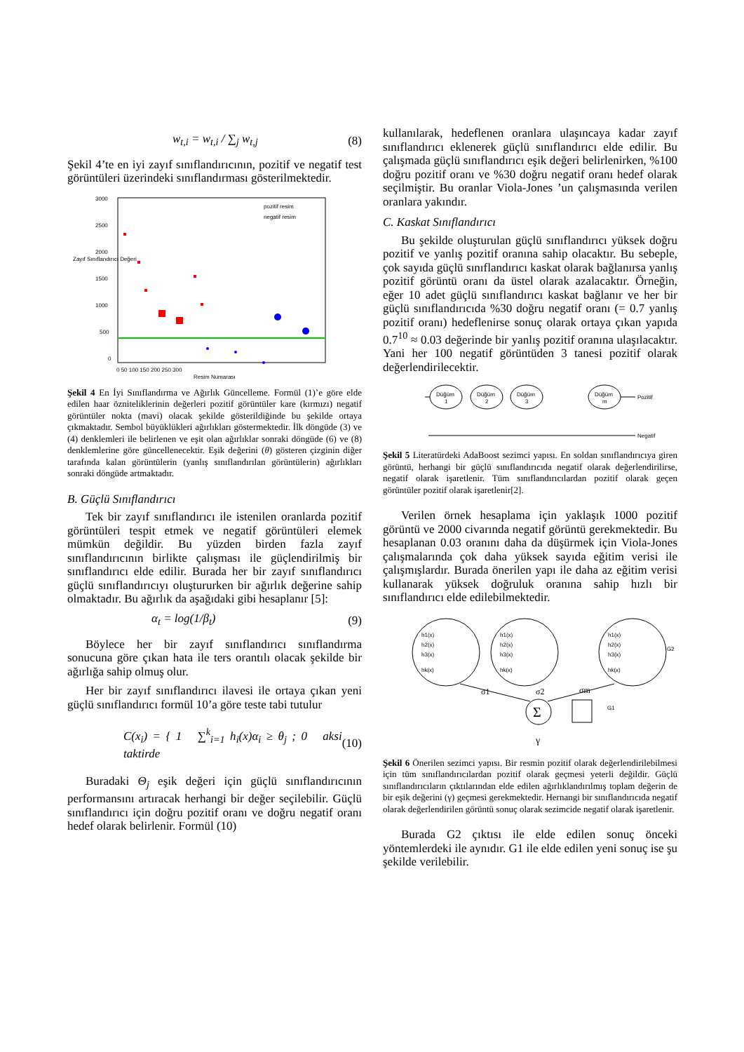w<sub>t,i</sub> = w<sub>t,i</sub> / ∑<sub>j</sub> w<sub>t,j</sub> (8)
Şekil 4’te en iyi zayıf sınıflandırıcının, pozitif ve negatif test görüntüleri üzerindeki sınıflandırması gösterilmektedir.
3000
2500
2000
1500
1000
500
0
0 50 100 150 200 250 300
Resim Numarası
pozitif resim
negatif resim
Zayıf Sınıflandırıcı Değeri
Şekil 4 En İyi Sınıflandırma ve Ağırlık Güncelleme. Formül (1)’e göre elde edilen haar özniteliklerinin değerleri pozitif görüntüler kare (kırmızı) negatif görüntüler nokta (mavi) olacak şekilde gösterildiğinde bu şekilde ortaya çıkmaktadır. Sembol büyüklükleri ağırlıkları göstermektedir. İlk döngüde (3) ve (4) denklemleri ile belirlenen ve eşit olan ağırlıklar sonraki döngüde (6) ve (8) denklemlerine göre güncellenecektir. Eşik değerini (θ) gösteren çizginin diğer tarafında kalan görüntülerin (yanlış sınıflandırılan görüntülerin) ağırlıkları sonraki döngüde artmaktadır.
B. Güçlü Sınıflandırıcı
Tek bir zayıf sınıflandırıcı ile istenilen oranlarda pozitif görüntüleri tespit etmek ve negatif görüntüleri elemek mümkün değildir. Bu yüzden birden fazla zayıf sınıflandırıcının birlikte çalışması ile güçlendirilmiş bir sınıflandırıcı elde edilir. Burada her bir zayıf sınıflandırıcı güçlü sınıflandırıcıyı oluştururken bir ağırlık değerine sahip olmaktadır. Bu ağırlık da aşağıdaki gibi hesaplanır [5]:
α<sub>t</sub> = log(1/β<sub>t</sub>) (9)
Böylece her bir zayıf sınıflandırıcı sınıflandırma sonucuna göre çıkan hata ile ters orantılı olacak şekilde bir ağırlığa sahip olmuş olur.
Her bir zayıf sınıflandırıcı ilavesi ile ortaya çıkan yeni güçlü sınıflandırıcı formül 10’a göre teste tabi tutulur
C(x<sub>i</sub>) = { 1 ∑<sup>k</sup><sub>i=1</sub> h<sub>i</sub>(x)α<sub>i</sub> ≥ θ<sub>j</sub> ; 0 aksi taktirde (10)
Buradaki Θ<sub>j</sub> eşik değeri için güçlü sınıflandırıcının performansını artıracak herhangi bir değer seçilebilir. Güçlü sınıflandırıcı için doğru pozitif oranı ve doğru negatif oranı hedef olarak belirlenir. Formül (10)
kullanılarak, hedeflenen oranlara ulaşıncaya kadar zayıf sınıflandırıcı eklenerek güçlü sınıflandırıcı elde edilir. Bu çalışmada güçlü sınıflandırıcı eşik değeri belirlenirken, %100 doğru pozitif oranı ve %30 doğru negatif oranı hedef olarak seçilmiştir. Bu oranlar Viola-Jones ’un çalışmasında verilen oranlara yakındır.
C. Kaskat Sınıflandırıcı
Bu şekilde oluşturulan güçlü sınıflandırıcı yüksek doğru pozitif ve yanlış pozitif oranına sahip olacaktır. Bu sebeple, çok sayıda güçlü sınıflandırıcı kaskat olarak bağlanırsa yanlış pozitif görüntü oranı da üstel olarak azalacaktır. Örneğin, eğer 10 adet güçlü sınıflandırıcı kaskat bağlanır ve her bir güçlü sınıflandırıcıda %30 doğru negatif oranı (= 0.7 yanlış pozitif oranı) hedeflenirse sonuç olarak ortaya çıkan yapıda 0.7<sup>10</sup> ≈ 0.03 değerinde bir yanlış pozitif oranına ulaşılacaktır. Yani her 100 negatif görüntüden 3 tanesi pozitif olarak değerlendirilecektir.
Düğüm
1
Düğüm
2
Düğüm
3
Düğüm
m
Pozitif
Negatif
Şekil 5 Literatürdeki AdaBoost sezimci yapısı. En soldan sınıflandırıcıya giren görüntü, herhangi bir güçlü sınıflandırıcıda negatif olarak değerlendirilirse, negatif olarak işaretlenir. Tüm sınıflandırıcılardan pozitif olarak geçen görüntüler pozitif olarak işaretlenir[2].
Verilen örnek hesaplama için yaklaşık 1000 pozitif görüntü ve 2000 civarında negatif görüntü gerekmektedir. Bu hesaplanan 0.03 oranını daha da düşürmek için Viola-Jones çalışmalarında çok daha yüksek sayıda eğitim verisi ile çalışmışlardır. Burada önerilen yapı ile daha az eğitim verisi kullanarak yüksek doğruluk oranına sahip hızlı bir sınıflandırıcı elde edilebilmektedir.
h1(x)
h2(x)
h3(x)
hk(x)
h1(x)
h2(x)
h3(x)
hk(x)
h1(x)
h2(x)
h3(x)
hk(x)
G2
G1
σ1
σ2
σm
Σ
γ
Şekil 6 Önerilen sezimci yapısı. Bir resmin pozitif olarak değerlendirilebilmesi için tüm sınıflandırıcılardan pozitif olarak geçmesi yeterli değildir. Güçlü sınıflandırıcıların çıktılarından elde edilen ağırlıklandırılmış toplam değerin de bir eşik değerini (γ) geçmesi gerekmektedir. Hernangi bir sınıflandırıcıda negatif olarak değerlendirilen görüntü sonuç olarak sezimcide negatif olarak işaretlenir.
Burada G2 çıktısı ile elde edilen sonuç önceki yöntemlerdeki ile aynıdır. G1 ile elde edilen yeni sonuç ise şu şekilde verilebilir.